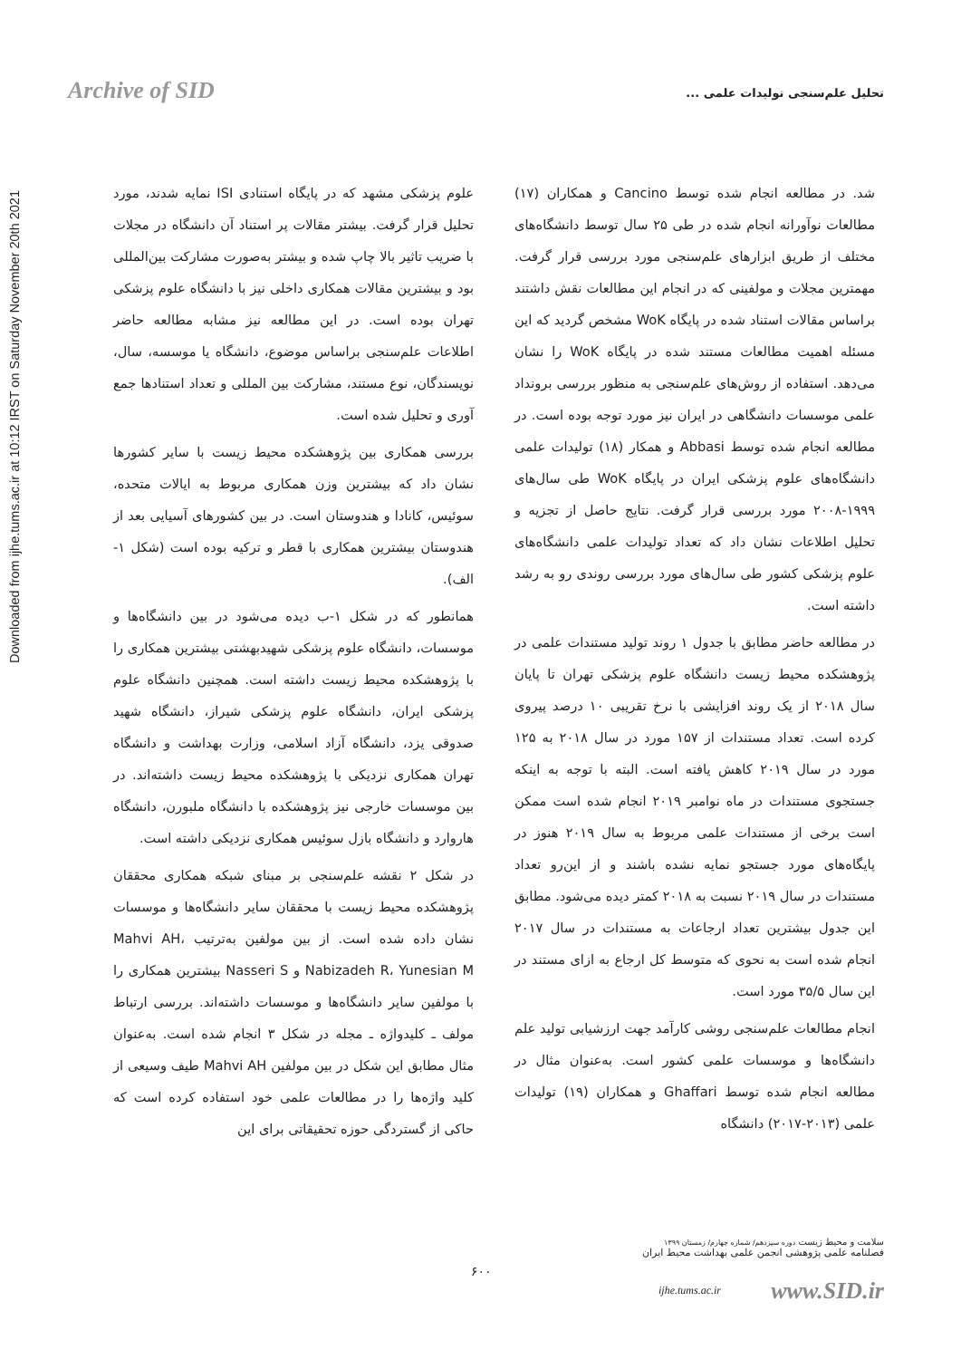Archive of SID
تحلیل علم‌سنجی تولیدات علمی ...
Downloaded from ijhe.tums.ac.ir at 10:12 IRST on Saturday November 20th 2021
شد. در مطالعه انجام شده توسط Cancino و همکاران (۱۷) مطالعات نوآورانه انجام شده در طی ۲۵ سال توسط دانشگاه‌های مختلف از طریق ابزارهای علم‌سنجی مورد بررسی قرار گرفت. مهمترین مجلات و مولفینی که در انجام این مطالعات نقش داشتند براساس مقالات استناد شده در پایگاه WoK مشخص گردید که این مسئله اهمیت مطالعات مستند شده در پایگاه WoK را نشان می‌دهد. استفاده از روش‌های علم‌سنجی به منظور بررسی برونداد علمی موسسات دانشگاهی در ایران نیز مورد توجه بوده است. در مطالعه انجام شده توسط Abbasi و همکار (۱۸) تولیدات علمی دانشگاه‌های علوم پزشکی ایران در پایگاه WoK طی سال‌های ۱۹۹۹-۲۰۰۸ مورد بررسی قرار گرفت. نتایج حاصل از تجزیه و تحلیل اطلاعات نشان داد که تعداد تولیدات علمی دانشگاه‌های علوم پزشکی کشور طی سال‌های مورد بررسی روندی رو به رشد داشته است.
در مطالعه حاضر مطابق با جدول ۱ روند تولید مستندات علمی در پژوهشکده محیط زیست دانشگاه علوم پزشکی تهران تا پایان سال ۲۰۱۸ از یک روند افزایشی با نرخ تقریبی ۱۰ درصد پیروی کرده است. تعداد مستندات از ۱۵۷ مورد در سال ۲۰۱۸ به ۱۲۵ مورد در سال ۲۰۱۹ کاهش یافته است. البته با توجه به اینکه جستجوی مستندات در ماه نوامبر ۲۰۱۹ انجام شده است ممکن است برخی از مستندات علمی مربوط به سال ۲۰۱۹ هنوز در پایگاه‌های مورد جستجو نمایه نشده باشند و از این‌رو تعداد مستندات در سال ۲۰۱۹ نسبت به ۲۰۱۸ کمتر دیده می‌شود. مطابق این جدول بیشترین تعداد ارجاعات به مستندات در سال ۲۰۱۷ انجام شده است به نحوی که متوسط کل ارجاع به ازای مستند در این سال ۳۵/۵ مورد است.
انجام مطالعات علم‌سنجی روشی کارآمد جهت ارزشیابی تولید علم دانشگاه‌ها و موسسات علمی کشور است. به‌عنوان مثال در مطالعه انجام شده توسط Ghaffari و همکاران (۱۹) تولیدات علمی (۲۰۱۳-۲۰۱۷) دانشگاه
علوم پزشکی مشهد که در پایگاه استنادی ISI نمایه شدند، مورد تحلیل قرار گرفت. بیشتر مقالات پر استناد آن دانشگاه در مجلات با ضریب تاثیر بالا چاپ شده و بیشتر به‌صورت مشارکت بین‌المللی بود و بیشترین مقالات همکاری داخلی نیز با دانشگاه علوم پزشکی تهران بوده است. در این مطالعه نیز مشابه مطالعه حاضر اطلاعات علم‌سنجی براساس موضوع، دانشگاه یا موسسه، سال، نویسندگان، نوع مستند، مشارکت بین المللی و تعداد استنادها جمع آوری و تحلیل شده است.
بررسی همکاری بین پژوهشکده محیط زیست با سایر کشورها نشان داد که بیشترین وزن همکاری مربوط به ایالات متحده، سوئیس، کانادا و هندوستان است. در بین کشورهای آسیایی بعد از هندوستان بیشترین همکاری با قطر و ترکیه بوده است (شکل ۱-الف).
همانطور که در شکل ۱-ب دیده می‌شود در بین دانشگاه‌ها و موسسات، دانشگاه علوم پزشکی شهیدبهشتی بیشترین همکاری را با پژوهشکده محیط زیست داشته است. همچنین دانشگاه علوم پزشکی ایران، دانشگاه علوم پزشکی شیراز، دانشگاه شهید صدوقی یزد، دانشگاه آزاد اسلامی، وزارت بهداشت و دانشگاه تهران همکاری نزدیکی با پژوهشکده محیط زیست داشته‌اند. در بین موسسات خارجی نیز پژوهشکده با دانشگاه ملبورن، دانشگاه هاروارد و دانشگاه بازل سوئیس همکاری نزدیکی داشته است.
در شکل ۲ نقشه علم‌سنجی بر مبنای شبکه همکاری محققان پژوهشکده محیط زیست با محققان سایر دانشگاه‌ها و موسسات نشان داده شده است. از بین مولفین به‌ترتیب Mahvi AH، Nabizadeh R، Yunesian M و Nasseri S بیشترین همکاری را با مولفین سایر دانشگاه‌ها و موسسات داشته‌اند. بررسی ارتباط مولف ـ کلیدواژه ـ مجله در شکل ۳ انجام شده است. به‌عنوان مثال مطابق این شکل در بین مولفین Mahvi AH طیف وسیعی از کلید واژه‌ها را در مطالعات علمی خود استفاده کرده است که حاکی از گستردگی حوزه تحقیقاتی برای این
سلامت و محیط زیست دوره سیزدهم/ شماره چهارم/ زمستان ۱۳۹۹
فصلنامه علمی پژوهشی انجمن علمی بهداشت محیط ایران
۶۰۰
ijhe.tums.ac.ir www.SID.ir